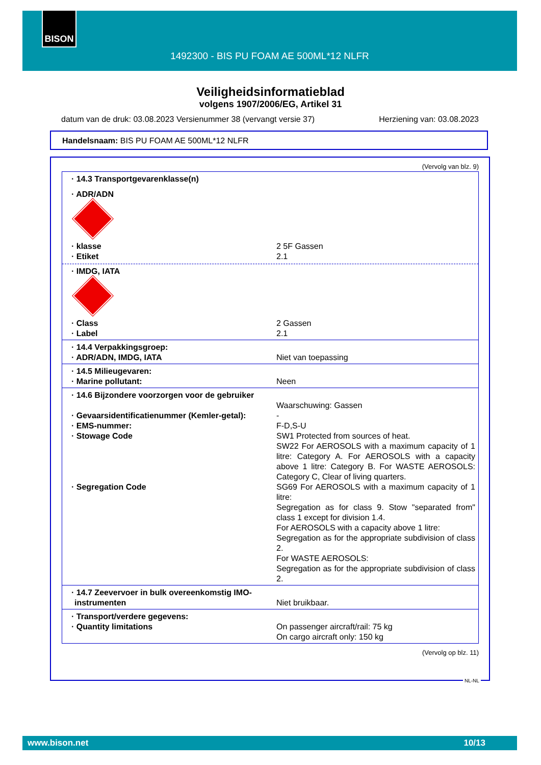BISON
1492300 - BIS PU FOAM AE 500ML*12 NLFR
Veiligheidsinformatieblad
volgens 1907/2006/EG, Artikel 31
datum van de druk: 03.08.2023 Versienummer 38 (vervangt versie 37) Herziening van: 03.08.2023
Handelsnaam: BIS PU FOAM AE 500ML*12 NLFR
(Vervolg van blz. 9)
· 14.3 Transportgevarenklasse(n)
· ADR/ADN
· klasse 2 5F Gassen
· Etiket 2.1
· IMDG, IATA
· Class 2 Gassen
· Label 2.1
· 14.4 Verpakkingsgroep:
· ADR/ADN, IMDG, IATA Niet van toepassing
· 14.5 Milieugevaren:
· Marine pollutant: Neen
· 14.6 Bijzondere voorzorgen voor de gebruiker
Waarschuwing: Gassen
· Gevaarsidentificatienummer (Kemler-getal):
-
· EMS-nummer: F-D,S-U
· Stowage Code SW1 Protected from sources of heat.
SW22 For AEROSOLS with a maximum capacity of 1 litre: Category A. For AEROSOLS with a capacity above 1 litre: Category B. For WASTE AEROSOLS: Category C, Clear of living quarters.
· Segregation Code SG69 For AEROSOLS with a maximum capacity of 1 litre:
Segregation as for class 9. Stow "separated from" class 1 except for division 1.4.
For AEROSOLS with a capacity above 1 litre:
Segregation as for the appropriate subdivision of class 2.
For WASTE AEROSOLS:
Segregation as for the appropriate subdivision of class 2.
· 14.7 Zeevervoer in bulk overeenkomstig IMO-instrumenten
Niet bruikbaar.
· Transport/verdere gegevens:
· Quantity limitations On passenger aircraft/rail: 75 kg
On cargo aircraft only: 150 kg
(Vervolg op blz. 11)
NL-NL
www.bison.net 10/13